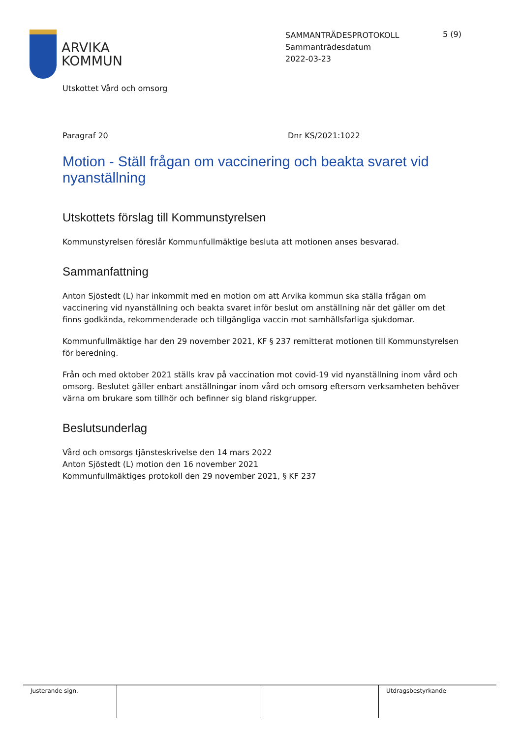ARVIKA
KOMMUN
SAMMANTRÄDESPROTOKOLL
Sammanträdesdatum
2022-03-23
5 (9)
Utskottet Vård och omsorg
Paragraf 20 Dnr KS/2021:1022
Motion - Ställ frågan om vaccinering och beakta svaret vid nyanställning
Utskottets förslag till Kommunstyrelsen
Kommunstyrelsen föreslår Kommunfullmäktige besluta att motionen anses besvarad.
Sammanfattning
Anton Sjöstedt (L) har inkommit med en motion om att Arvika kommun ska ställa frågan om vaccinering vid nyanställning och beakta svaret inför beslut om anställning när det gäller om det finns godkända, rekommenderade och tillgängliga vaccin mot samhällsfarliga sjukdomar.
Kommunfullmäktige har den 29 november 2021, KF § 237 remitterat motionen till Kommunstyrelsen för beredning.
Från och med oktober 2021 ställs krav på vaccination mot covid-19 vid nyanställning inom vård och omsorg. Beslutet gäller enbart anställningar inom vård och omsorg eftersom verksamheten behöver värna om brukare som tillhör och befinner sig bland riskgrupper.
Beslutsunderlag
Vård och omsorgs tjänsteskrivelse den 14 mars 2022
Anton Sjöstedt (L) motion den 16 november 2021
Kommunfullmäktiges protokoll den 29 november 2021, § KF 237
| Justerande sign. | | | Utdragsbestyrkande |